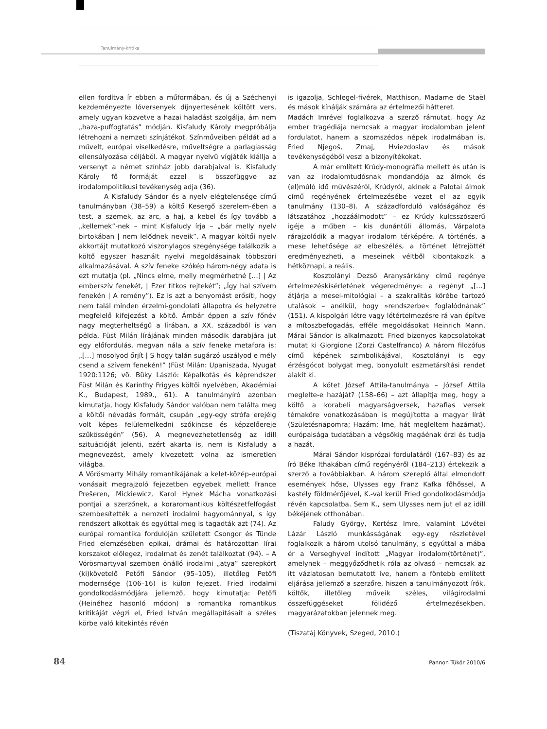Tanulmány-kritika
ellen fordítva ír ebben a műformában, és új a Széchenyi kezdeményezte lóversenyek díjnyertesének költött vers, amely ugyan közvetve a hazai haladást szolgálja, ám nem „haza-puffogtatás” módján. Kisfaludy Károly megpróbálja létrehozni a nemzeti színjátékot. Színműveiben példát ad a művelt, európai viselkedésre, műveltségre a parlagiasság ellensúlyozása céljából. A magyar nyelvű vígjáték kiállja a versenyt a német színház jobb darabjaival is. Kisfaludy Károly fő formáját ezzel is összefüggve az irodalompolitikusi tevékenység adja (36).
A Kisfaludy Sándor és a nyelv elégtelensége című tanulmányban (38–59) a költő Kesergő szerelem-ében a test, a szemek, az arc, a haj, a kebel és így tovább a „kellemek”-nek – mint Kisfaludy írja – „bár melly nyelv birtokában | nem lelődnek neveik”. A magyar költői nyelv akkortájt mutatkozó viszonylagos szegénysége találkozik a költő egyszer használt nyelvi megoldásainak többszöri alkalmazásával. A szív feneke szókép három-négy adata is ezt mutatja (pl. „Nincs elme, melly megmérhetné […] | Az emberszív fenekét, | Ezer titkos rejtekét”; „Így hal szívem fenekén | A remény”). Ez is azt a benyomást erősíti, hogy nem talál minden érzelmi-gondolati állapotra és helyzetre megfelelő kifejezést a költő. Ámbár éppen a szív főnév nagy megterheltségű a lírában, a XX. századból is van példa, Füst Milán lírájának minden második darabjára jut egy előfordulás, megvan nála a szív feneke metafora is: „[…] mosolyod őrjít | S hogy talán sugárzó uszályod e mély csend a szívem fenekén!” (Füst Milán: Upaniszada, Nyugat 1920:1126; vö. Büky László: Képalkotás és képrendszer Füst Milán és Karinthy Frigyes költői nyelvében, Akadémiai K., Budapest, 1989., 61). A tanulmányíró azonban kimutatja, hogy Kisfaludy Sándor valóban nem találta meg a költői névadás formáit, csupán „egy-egy strófa erejéig volt képes felülemelkedni szókincse és képzelőereje szűkösségén” (56). A megnevezhetetlenség az idill szituációját jelenti, ezért akarta is, nem is Kisfaludy a megnevezést, amely kivezetett volna az ismeretlen világba.
A Vörösmarty Mihály romantikájának a kelet-közép-európai vonásait megrajzoló fejezetben egyebek mellett France Prešeren, Mickiewicz, Karol Hynek Mácha vonatkozási pontjai a szerzőnek, a koraromantikus költészetfelfogást szembesítették a nemzeti irodalmi hagyománnyal, s így rendszert alkottak és egyúttal meg is tagadták azt (74). Az európai romantika fordulóján született Csongor és Tünde Fried elemzésében epikai, drámai és határozottan lírai korszakot előlegez, irodalmat és zenét találkoztat (94). – A Vörösmartyval szemben önálló irodalmi „atya” szerepkört (ki)követelő Petőfi Sándor (95–105), illetőleg Petőfi modernsége (106–16) is külön fejezet. Fried irodalmi gondolkodásmódjára jellemző, hogy kimutatja: Petőfi (Heinéhez hasonló módon) a romantika romantikus kritikáját végzi el, Fried István megállapításait a széles körbe való kitekintés révén
is igazolja, Schlegel-fivérek, Matthison, Madame de Staël és mások kínálják számára az értelmezői hátteret.
Madách Imrével foglalkozva a szerző rámutat, hogy Az ember tragédiája nemcsak a magyar irodalomban jelent fordulatot, hanem a szomszédos népek irodalmában is, Fried Njegoš, Zmaj, Hviezdoslav és mások tevékenységéből veszi a bizonyítékokat.
A már említett Krúdy-monográfia mellett és után is van az irodalomtudósnak mondandója az álmok és (el)múló idő művészéről, Krúdyról, akinek a Palotai álmok című regényének értelmezésébe vezet el az egyik tanulmány (130–8). A századforduló valóságához és látszatához „hozzáálmodott” – ez Krúdy kulcsszószerű igéje a műben – kis dunántúli állomás, Várpalota rárajzolódik a magyar irodalom térképére. A történés, a mese lehetősége az elbeszélés, a történet létrejöttét eredményezheti, a meseinek véltből kibontakozik a hétköznapi, a reális.
Kosztolányi Dezső Aranysárkány című regénye értelmezéskísérletének végeredménye: a regényt „[…] átjárja a mesei-mitológiai – a szakralitás körébe tartozó utalások – anélkül, hogy »rendszerbe« foglalódnának” (151). A kispolgári létre vagy létértelmezésre rá van építve a mítoszbefogadás, efféle megoldásokat Heinrich Mann, Márai Sándor is alkalmazott. Fried bizonyos kapcsolatokat mutat ki Giorgione (Zorzi Castelfranco) A három filozófus című képének szimbolikájával, Kosztolányi is egy érzésgócot bolygat meg, bonyolult eszmetársítási rendet alakít ki.
A kötet József Attila-tanulmánya – József Attila meglelte-e hazáját? (158–66) – azt állapítja meg, hogy a költő a korabeli magyarságversek, hazafias versek témaköre vonatkozásában is megújította a magyar lírát (Születésnapomra; Hazám; Ime, hát megleltem hazámat), európaisága tudatában a végsőkig magáénak érzi és tudja a hazát.
Márai Sándor kisprózai fordulatáról (167–83) és az író Béke Ithakában című regényéről (184–213) értekezik a szerző a továbbiakban. A három szereplő által elmondott események hőse, Ulysses egy Franz Kafka főhőssel, A kastély földmérőjével, K.-val kerül Fried gondolkodásmódja révén kapcsolatba. Sem K., sem Ulysses nem jut el az idill békéjének otthonában.
Faludy György, Kertész Imre, valamint Lövétei Lázár László munkásságának egy-egy részletével foglalkozik a három utolsó tanulmány, s egyúttal a mába ér a Verseghyvel indított „Magyar irodalom(történet)”, amelynek – meggyőződhetik róla az olvasó – nemcsak az itt vázlatosan bemutatott íve, hanem a föntebb említett eljárása jellemző a szerzőre, hiszen a tanulmányozott írók, költők, illetőleg műveik széles, világirodalmi összefüggéseket fölidéző értelmezésekben, magyarázatokban jelennek meg.
(Tiszatáj Könyvek, Szeged, 2010.)
84 Pannon Tükör 2010/6